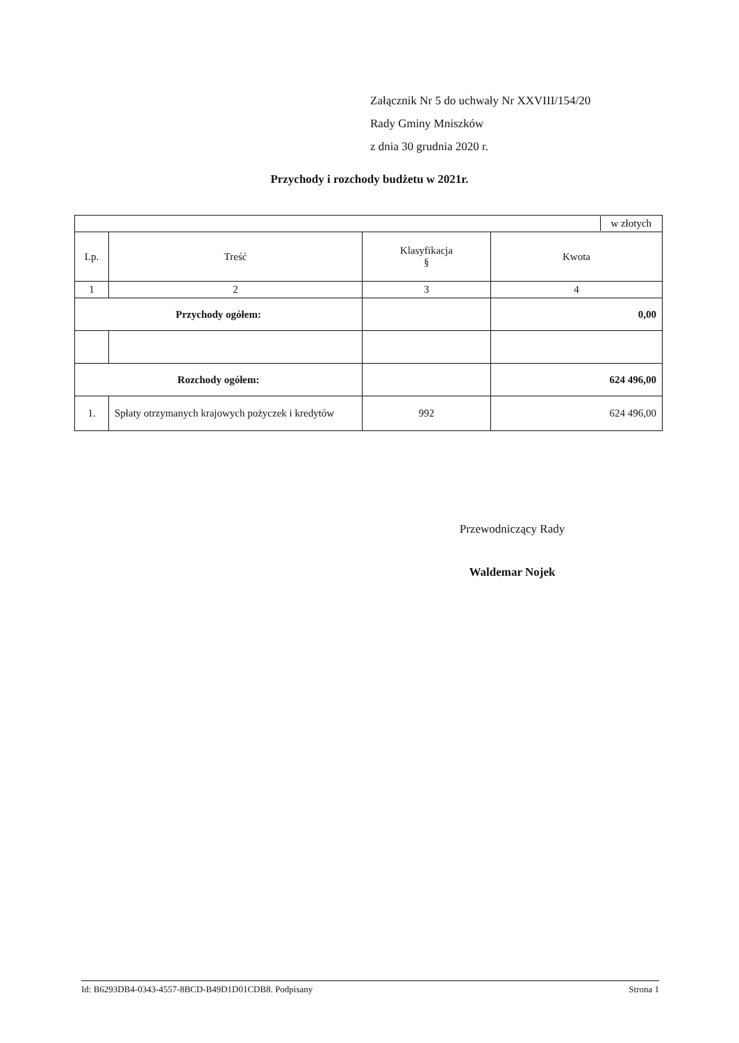Załącznik Nr 5 do uchwały Nr XXVIII/154/20
Rady Gminy Mniszków
z dnia 30 grudnia 2020 r.
Przychody i rozchody budżetu w 2021r.
| | | | w złotych |
| Lp. | Treść | Klasyfikacja § | Kwota |
| 1 | 2 | 3 | 4 |
| Przychody ogółem: | | | 0,00 |
| Rozchody ogółem: | | | 624 496,00 |
| 1. | Spłaty otrzymanych krajowych pożyczek i kredytów | 992 | 624 496,00 |
Przewodniczący Rady
Waldemar Nojek
Id: B6293DB4-0343-4557-8BCD-B49D1D01CDB8. Podpisany Strona 1